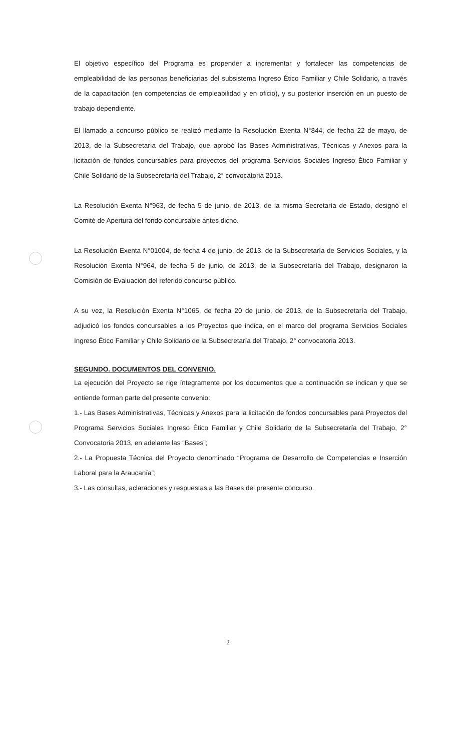El objetivo específico del Programa es propender a incrementar y fortalecer las competencias de empleabilidad de las personas beneficiarias del subsistema Ingreso Ético Familiar y Chile Solidario, a través de la capacitación (en competencias de empleabilidad y en oficio), y su posterior inserción en un puesto de trabajo dependiente.
El llamado a concurso público se realizó mediante la Resolución Exenta N°844, de fecha 22 de mayo, de 2013, de la Subsecretaría del Trabajo, que aprobó las Bases Administrativas, Técnicas y Anexos para la licitación de fondos concursables para proyectos del programa Servicios Sociales Ingreso Ético Familiar y Chile Solidario de la Subsecretaría del Trabajo, 2° convocatoria 2013.
La Resolución Exenta N°963, de fecha 5 de junio, de 2013, de la misma Secretaría de Estado, designó el Comité de Apertura del fondo concursable antes dicho.
La Resolución Exenta N°01004, de fecha 4 de junio, de 2013, de la Subsecretaría de Servicios Sociales, y la Resolución Exenta N°964, de fecha 5 de junio, de 2013, de la Subsecretaría del Trabajo, designaron la Comisión de Evaluación del referido concurso público.
A su vez, la Resolución Exenta N°1065, de fecha 20 de junio, de 2013, de la Subsecretaría del Trabajo, adjudicó los fondos concursables a los Proyectos que indica, en el marco del programa Servicios Sociales Ingreso Ético Familiar y Chile Solidario de la Subsecretaría del Trabajo, 2° convocatoria 2013.
SEGUNDO. DOCUMENTOS DEL CONVENIO.
La ejecución del Proyecto se rige íntegramente por los documentos que a continuación se indican y que se entiende forman parte del presente convenio:
1.- Las Bases Administrativas, Técnicas y Anexos para la licitación de fondos concursables para Proyectos del Programa Servicios Sociales Ingreso Ético Familiar y Chile Solidario de la Subsecretaría del Trabajo, 2° Convocatoria 2013, en adelante las “Bases”;
2.- La Propuesta Técnica del Proyecto denominado “Programa de Desarrollo de Competencias e Inserción Laboral para la Araucanía”;
3.- Las consultas, aclaraciones y respuestas a las Bases del presente concurso.
2